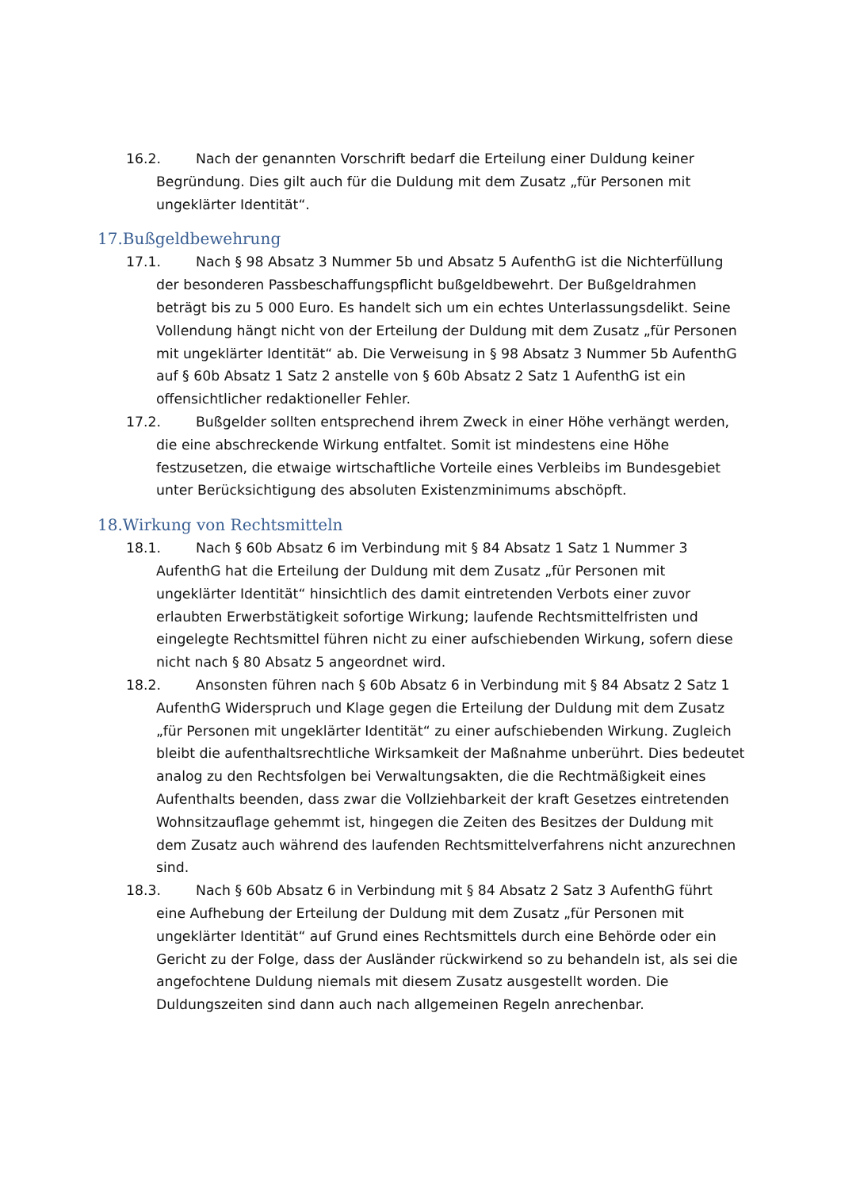16.2. Nach der genannten Vorschrift bedarf die Erteilung einer Duldung keiner Begründung. Dies gilt auch für die Duldung mit dem Zusatz „für Personen mit ungeklärter Identität“.
17.Bußgeldbewehrung
17.1. Nach § 98 Absatz 3 Nummer 5b und Absatz 5 AufenthG ist die Nichterfüllung der besonderen Passbeschaffungspflicht bußgeldbewehrt. Der Bußgeldrahmen beträgt bis zu 5 000 Euro. Es handelt sich um ein echtes Unterlassungsdelikt. Seine Vollendung hängt nicht von der Erteilung der Duldung mit dem Zusatz „für Personen mit ungeklärter Identität“ ab. Die Verweisung in § 98 Absatz 3 Nummer 5b AufenthG auf § 60b Absatz 1 Satz 2 anstelle von § 60b Absatz 2 Satz 1 AufenthG ist ein offensichtlicher redaktioneller Fehler.
17.2. Bußgelder sollten entsprechend ihrem Zweck in einer Höhe verhängt werden, die eine abschreckende Wirkung entfaltet. Somit ist mindestens eine Höhe festzusetzen, die etwaige wirtschaftliche Vorteile eines Verbleibs im Bundesgebiet unter Berücksichtigung des absoluten Existenzminimums abschöpft.
18.Wirkung von Rechtsmitteln
18.1. Nach § 60b Absatz 6 im Verbindung mit § 84 Absatz 1 Satz 1 Nummer 3 AufenthG hat die Erteilung der Duldung mit dem Zusatz „für Personen mit ungeklärter Identität“ hinsichtlich des damit eintretenden Verbots einer zuvor erlaubten Erwerbstätigkeit sofortige Wirkung; laufende Rechtsmittelfristen und eingelegte Rechtsmittel führen nicht zu einer aufschiebenden Wirkung, sofern diese nicht nach § 80 Absatz 5 angeordnet wird.
18.2. Ansonsten führen nach § 60b Absatz 6 in Verbindung mit § 84 Absatz 2 Satz 1 AufenthG Widerspruch und Klage gegen die Erteilung der Duldung mit dem Zusatz „für Personen mit ungeklärter Identität“ zu einer aufschiebenden Wirkung. Zugleich bleibt die aufenthaltsrechtliche Wirksamkeit der Maßnahme unberührt. Dies bedeutet analog zu den Rechtsfolgen bei Verwaltungsakten, die die Rechtmäßigkeit eines Aufenthalts beenden, dass zwar die Vollziehbarkeit der kraft Gesetzes eintretenden Wohnsitzauflage gehemmt ist, hingegen die Zeiten des Besitzes der Duldung mit dem Zusatz auch während des laufenden Rechtsmittelverfahrens nicht anzurechnen sind.
18.3. Nach § 60b Absatz 6 in Verbindung mit § 84 Absatz 2 Satz 3 AufenthG führt eine Aufhebung der Erteilung der Duldung mit dem Zusatz „für Personen mit ungeklärter Identität“ auf Grund eines Rechtsmittels durch eine Behörde oder ein Gericht zu der Folge, dass der Ausländer rückwirkend so zu behandeln ist, als sei die angefochtene Duldung niemals mit diesem Zusatz ausgestellt worden. Die Duldungszeiten sind dann auch nach allgemeinen Regeln anrechenbar.